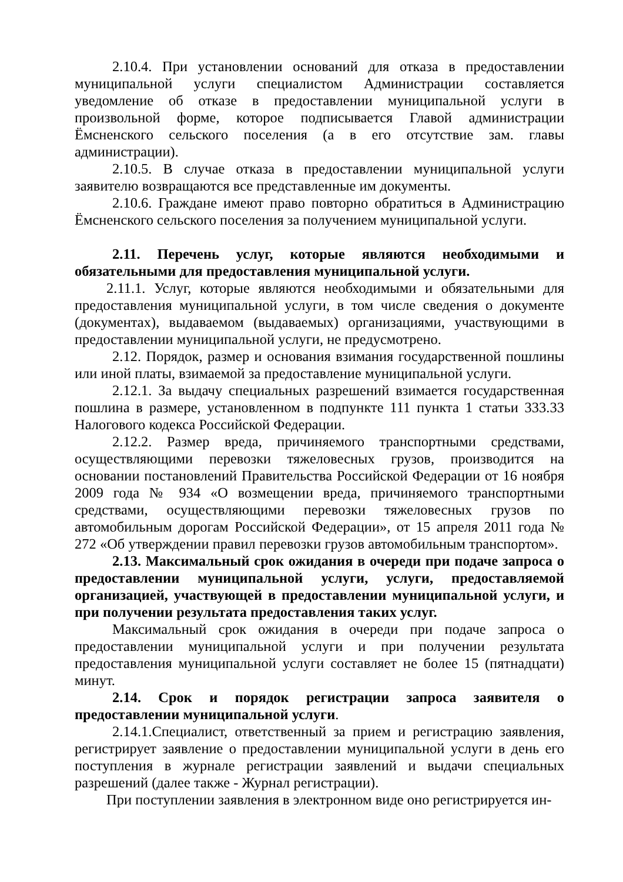2.10.4. При установлении оснований для отказа в предоставлении муниципальной услуги специалистом Администрации составляется уведомление об отказе в предоставлении муниципальной услуги в произвольной форме, которое подписывается Главой администрации Ёмсненского сельского поселения (а в его отсутствие зам. главы администрации).
2.10.5. В случае отказа в предоставлении муниципальной услуги заявителю возвращаются все представленные им документы.
2.10.6. Граждане имеют право повторно обратиться в Администрацию Ёмсненского сельского поселения за получением муниципальной услуги.
2.11. Перечень услуг, которые являются необходимыми и обязательными для предоставления муниципальной услуги.
2.11.1. Услуг, которые являются необходимыми и обязательными для предоставления муниципальной услуги, в том числе сведения о документе (документах), выдаваемом (выдаваемых) организациями, участвующими в предоставлении муниципальной услуги, не предусмотрено.
2.12. Порядок, размер и основания взимания государственной пошлины или иной платы, взимаемой за предоставление муниципальной услуги.
2.12.1. За выдачу специальных разрешений взимается государственная пошлина в размере, установленном в подпункте 111 пункта 1 статьи 333.33 Налогового кодекса Российской Федерации.
2.12.2. Размер вреда, причиняемого транспортными средствами, осуществляющими перевозки тяжеловесных грузов, производится на основании постановлений Правительства Российской Федерации от 16 ноября 2009 года № 934 «О возмещении вреда, причиняемого транспортными средствами, осуществляющими перевозки тяжеловесных грузов по автомобильным дорогам Российской Федерации», от 15 апреля 2011 года № 272 «Об утверждении правил перевозки грузов автомобильным транспортом».
2.13. Максимальный срок ожидания в очереди при подаче запроса о предоставлении муниципальной услуги, услуги, предоставляемой организацией, участвующей в предоставлении муниципальной услуги, и при получении результата предоставления таких услуг.
Максимальный срок ожидания в очереди при подаче запроса о предоставлении муниципальной услуги и при получении результата предоставления муниципальной услуги составляет не более 15 (пятнадцати) минут.
2.14. Срок и порядок регистрации запроса заявителя о предоставлении муниципальной услуги.
2.14.1.Специалист, ответственный за прием и регистрацию заявления, регистрирует заявление о предоставлении муниципальной услуги в день его поступления в журнале регистрации заявлений и выдачи специальных разрешений (далее также - Журнал регистрации).
При поступлении заявления в электронном виде оно регистрируется ин-